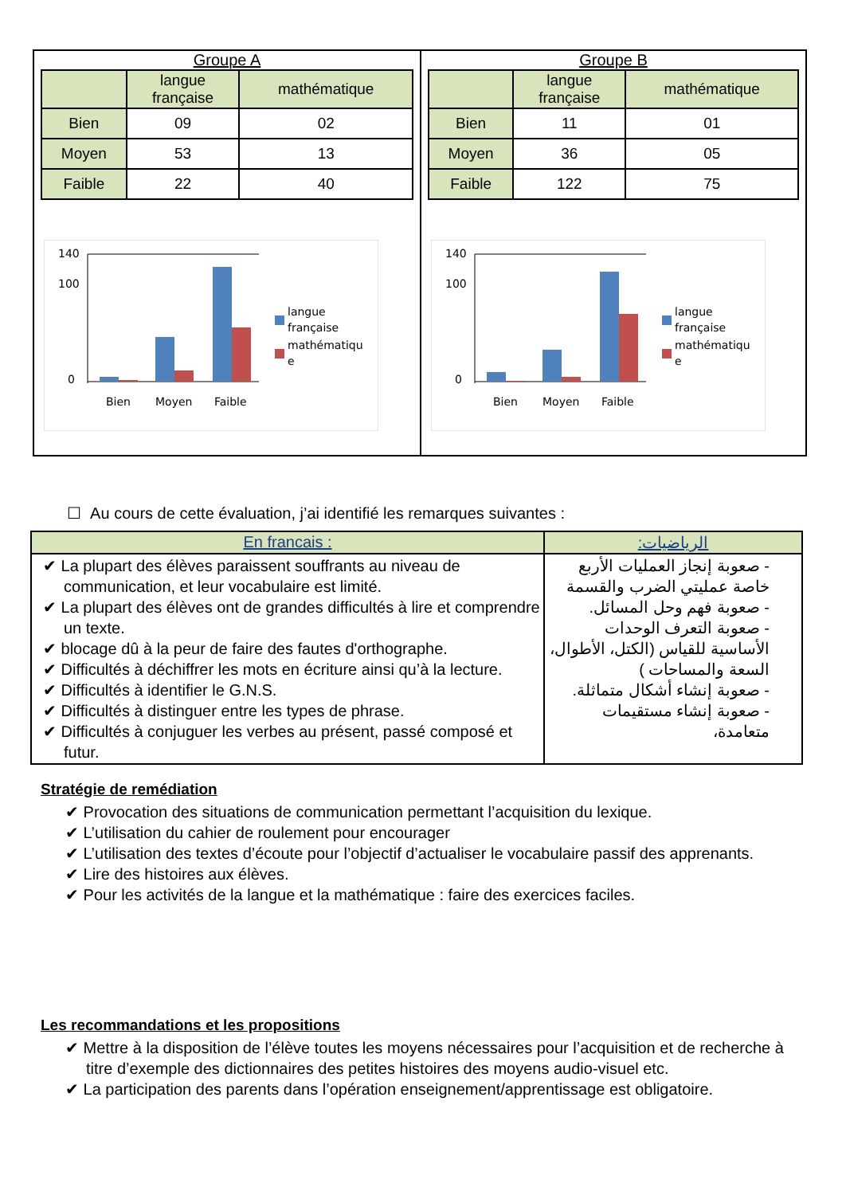Groupe A
| | langue française | mathématique |
| --- | --- | --- |
| Bien | 09 | 02 |
| Moyen | 53 | 13 |
| Faible | 22 | 40 |
140
100
0
Bien
Moyen
Faible
langue
française
mathématiqu
e
Groupe B
| | langue française | mathématique |
| --- | --- | --- |
| Bien | 11 | 01 |
| Moyen | 36 | 05 |
| Faible | 122 | 75 |
140
100
0
Bien
Moyen
Faible
langue
française
mathématiqu
e
☐ Au cours de cette évaluation, j’ai identifié les remarques suivantes :
| En francais : | الرياضيات: |
| --- | --- |
| ✔ La plupart des élèves paraissent souffrants au niveau de communication, et leur vocabulaire est limité. ✔ La plupart des élèves ont de grandes difficultés à lire et comprendre un texte. ✔ blocage dû à la peur de faire des fautes d'orthographe. ✔ Difficultés à déchiffrer les mots en écriture ainsi qu’à la lecture. ✔ Difficultés à identifier le G.N.S. ✔ Difficultés à distinguer entre les types de phrase. ✔ Difficultés à conjuguer les verbes au présent, passé composé et futur. | - صعوبة إنجاز العمليات الأربع خاصة عمليتي الضرب والقسمة - صعوبة فهم وحل المسائل. - صعوبة التعرف الوحدات الأساسية للقياس (الكتل، الأطوال، السعة والمساحات ) - صعوبة إنشاء أشكال متماثلة. - صعوبة إنشاء مستقيمات متعامدة، |
Stratégie de remédiation
✔ Provocation des situations de communication permettant l’acquisition du lexique.
✔ L’utilisation du cahier de roulement pour encourager
✔ L’utilisation des textes d’écoute pour l’objectif d’actualiser le vocabulaire passif des apprenants.
✔ Lire des histoires aux élèves.
✔ Pour les activités de la langue et la mathématique : faire des exercices faciles.
Les recommandations et les propositions
✔ Mettre à la disposition de l’élève toutes les moyens nécessaires pour l’acquisition et de recherche à titre d’exemple des dictionnaires des petites histoires des moyens audio-visuel etc.
✔ La participation des parents dans l’opération enseignement/apprentissage est obligatoire.